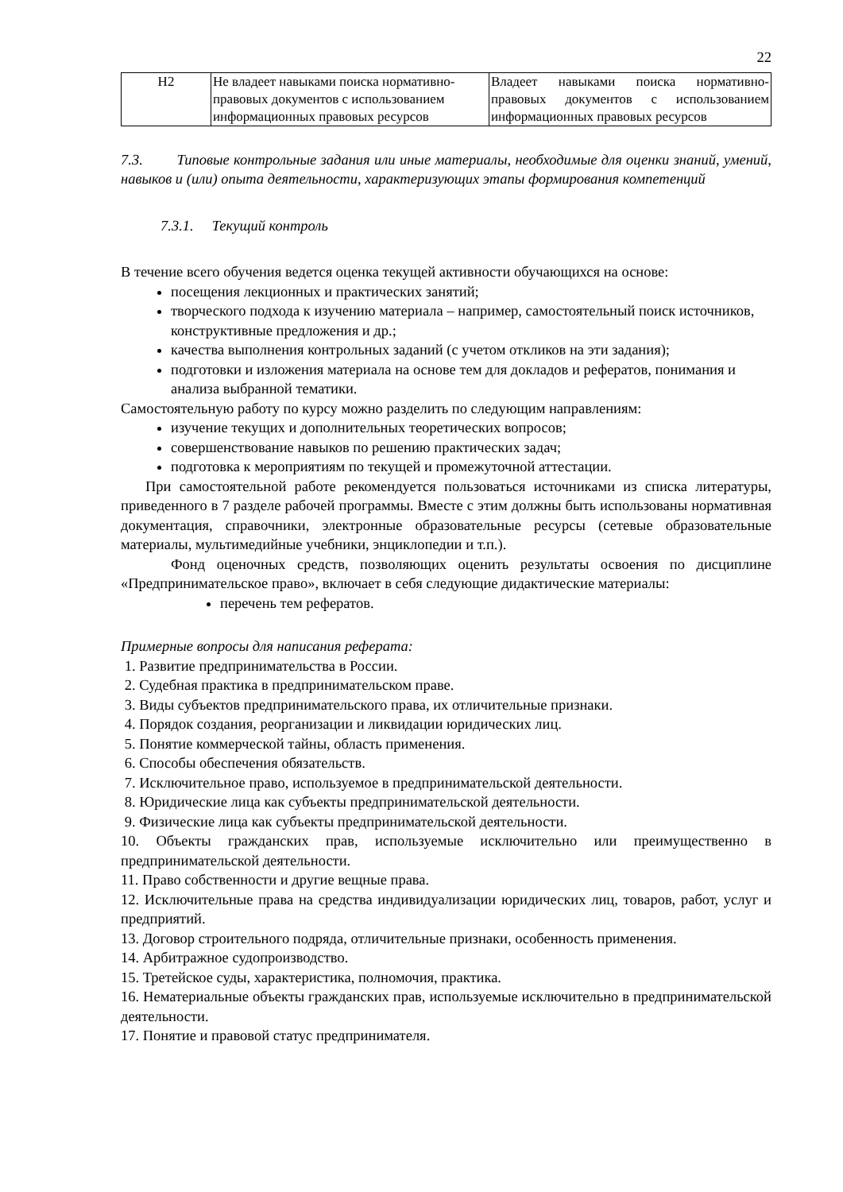22
| Н2 | Не владеет навыками поиска нормативно-правовых документов с использованием информационных правовых ресурсов | Владеет навыками поиска нормативно-правовых документов с использованием информационных правовых ресурсов |
7.3. Типовые контрольные задания или иные материалы, необходимые для оценки знаний, умений, навыков и (или) опыта деятельности, характеризующих этапы формирования компетенций
7.3.1. Текущий контроль
В течение всего обучения ведется оценка текущей активности обучающихся на основе:
посещения лекционных и практических занятий;
творческого подхода к изучению материала – например, самостоятельный поиск источников, конструктивные предложения и др.;
качества выполнения контрольных заданий (с учетом откликов на эти задания);
подготовки и изложения материала на основе тем для докладов и рефератов, понимания и анализа выбранной тематики.
Самостоятельную работу по курсу можно разделить по следующим направлениям:
изучение текущих и дополнительных теоретических вопросов;
совершенствование навыков по решению практических задач;
подготовка к мероприятиям по текущей и промежуточной аттестации.
При самостоятельной работе рекомендуется пользоваться источниками из списка литературы, приведенного в 7 разделе рабочей программы. Вместе с этим должны быть использованы нормативная документация, справочники, электронные образовательные ресурсы (сетевые образовательные материалы, мультимедийные учебники, энциклопедии и т.п.).
Фонд оценочных средств, позволяющих оценить результаты освоения по дисциплине «Предпринимательское право», включает в себя следующие дидактические материалы:
перечень тем рефератов.
Примерные вопросы для написания реферата:
1. Развитие предпринимательства в России.
2. Судебная практика в предпринимательском праве.
3. Виды субъектов предпринимательского права, их отличительные признаки.
4. Порядок создания, реорганизации и ликвидации юридических лиц.
5. Понятие коммерческой тайны, область применения.
6. Способы обеспечения обязательств.
7. Исключительное право, используемое в предпринимательской деятельности.
8. Юридические лица как субъекты предпринимательской деятельности.
9. Физические лица как субъекты предпринимательской деятельности.
10. Объекты гражданских прав, используемые исключительно или преимущественно в предпринимательской деятельности.
11. Право собственности и другие вещные права.
12. Исключительные права на средства индивидуализации юридических лиц, товаров, работ, услуг и предприятий.
13. Договор строительного подряда, отличительные признаки, особенность применения.
14. Арбитражное судопроизводство.
15. Третейское суды, характеристика, полномочия, практика.
16. Нематериальные объекты гражданских прав, используемые исключительно в предпринимательской деятельности.
17. Понятие и правовой статус предпринимателя.